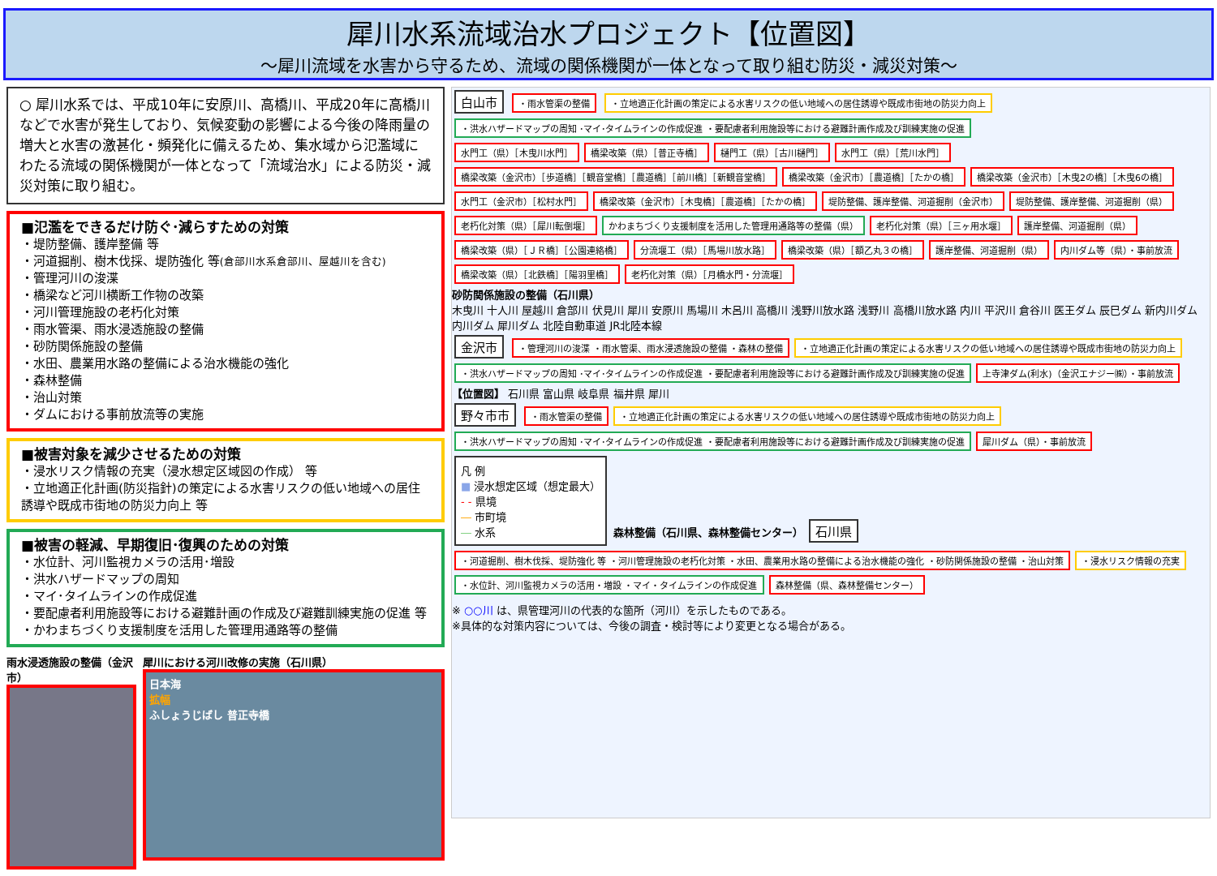犀川水系流域治水プロジェクト【位置図】
～犀川流域を水害から守るため、流域の関係機関が一体となって取り組む防災・減災対策～
○ 犀川水系では、平成10年に安原川、高橋川、平成20年に高橋川などで水害が発生しており、気候変動の影響による今後の降雨量の増大と水害の激甚化・頻発化に備えるため、集水域から氾濫域にわたる流域の関係機関が一体となって「流域治水」による防災・減災対策に取り組む。
■氾濫をできるだけ防ぐ･減らすための対策
・堤防整備、護岸整備 等
・河道掘削、樹木伐採、堤防強化 等(倉部川水系倉部川、屋越川を含む)
・管理河川の浚渫
・橋梁など河川横断工作物の改築
・河川管理施設の老朽化対策
・雨水管渠、雨水浸透施設の整備
・砂防関係施設の整備
・水田、農業用水路の整備による治水機能の強化
・森林整備
・治山対策
・ダムにおける事前放流等の実施
■被害対象を減少させるための対策
・浸水リスク情報の充実（浸水想定区域図の作成） 等
・立地適正化計画(防災指針)の策定による水害リスクの低い地域への居住誘導や既成市街地の防災力向上 等
■被害の軽減、早期復旧･復興のための対策
・水位計、河川監視カメラの活用･増設
・洪水ハザードマップの周知
・マイ･タイムラインの作成促進
・要配慮者利用施設等における避難計画の作成及び避難訓練実施の促進 等
・かわまちづくり支援制度を活用した管理用通路等の整備
雨水浸透施設の整備（金沢市）
犀川における河川改修の実施（石川県）
日本海
拡幅
ふしょうじばし 普正寺橋
白山市 ・雨水管渠の整備 ・立地適正化計画の策定による水害リスクの低い地域への居住誘導や既成市街地の防災力向上 ・洪水ハザードマップの周知 ･マイ･タイムラインの作成促進 ・要配慮者利用施設等における避難計画作成及び訓練実施の促進
水門工（県）［木曳川水門］ 橋梁改築（県）［普正寺橋］ 樋門工（県）［古川樋門］ 水門工（県）［荒川水門］ 橋梁改築（金沢市）［歩道橋］［観音堂橋］［農道橋］［前川橋］［新観音堂橋］ 橋梁改築（金沢市）［農道橋］［たかの橋］ 橋梁改築（金沢市）［木曳2の橋］［木曳6の橋］ 水門工（金沢市）［松村水門］ 橋梁改築（金沢市）［木曳橋］［農道橋］［たかの橋］ 堤防整備、護岸整備、河道掘削（金沢市） 堤防整備、護岸整備、河道掘削（県） 老朽化対策（県）［犀川転倒堰］ かわまちづくり支援制度を活用した管理用通路等の整備（県） 老朽化対策（県）［三ヶ用水堰］ 護岸整備、河道掘削（県） 橋梁改築（県）［ＪＲ橋］［公園連絡橋］ 分流堰工（県）［馬場川放水路］ 橋梁改築（県）［額乙丸３の橋］ 護岸整備、河道掘削（県） 内川ダム等（県）・事前放流 橋梁改築（県）［北鉄橋］［陽羽里橋］ 老朽化対策（県）［月橋水門・分流堰］
砂防関係施設の整備（石川県）
木曳川 十人川 屋越川 倉部川 伏見川 犀川 安原川 馬場川 木呂川 高橋川 浅野川放水路 浅野川 高橋川放水路 内川 平沢川 倉谷川 医王ダム 辰巳ダム 新内川ダム 内川ダム 犀川ダム 北陸自動車道 JR北陸本線
金沢市 ・管理河川の浚渫 ・雨水管渠、雨水浸透施設の整備 ・森林の整備 ・立地適正化計画の策定による水害リスクの低い地域への居住誘導や既成市街地の防災力向上 ・洪水ハザードマップの周知 ･マイ･タイムラインの作成促進 ・要配慮者利用施設等における避難計画作成及び訓練実施の促進 上寺津ダム(利水)（金沢エナジー㈱）・事前放流
【位置図】 石川県 富山県 岐阜県 福井県 犀川
野々市市 ・雨水管渠の整備 ・立地適正化計画の策定による水害リスクの低い地域への居住誘導や既成市街地の防災力向上 ・洪水ハザードマップの周知 ･マイ･タイムラインの作成促進 ・要配慮者利用施設等における避難計画作成及び訓練実施の促進 犀川ダム（県）・事前放流
凡 例
■ 浸水想定区域（想定最大）
- - 県境
― 市町境
― 水系
森林整備（石川県、森林整備センター） 石川県 ・河道掘削、樹木伐採、堤防強化 等 ・河川管理施設の老朽化対策 ・水田、農業用水路の整備による治水機能の強化 ・砂防関係施設の整備 ・治山対策 ・浸水リスク情報の充実 ・水位計、河川監視カメラの活用・増設 ・マイ・タイムラインの作成促進 森林整備（県、森林整備センター）
※ ○○川 は、県管理河川の代表的な箇所（河川）を示したものである。
※具体的な対策内容については、今後の調査・検討等により変更となる場合がある。